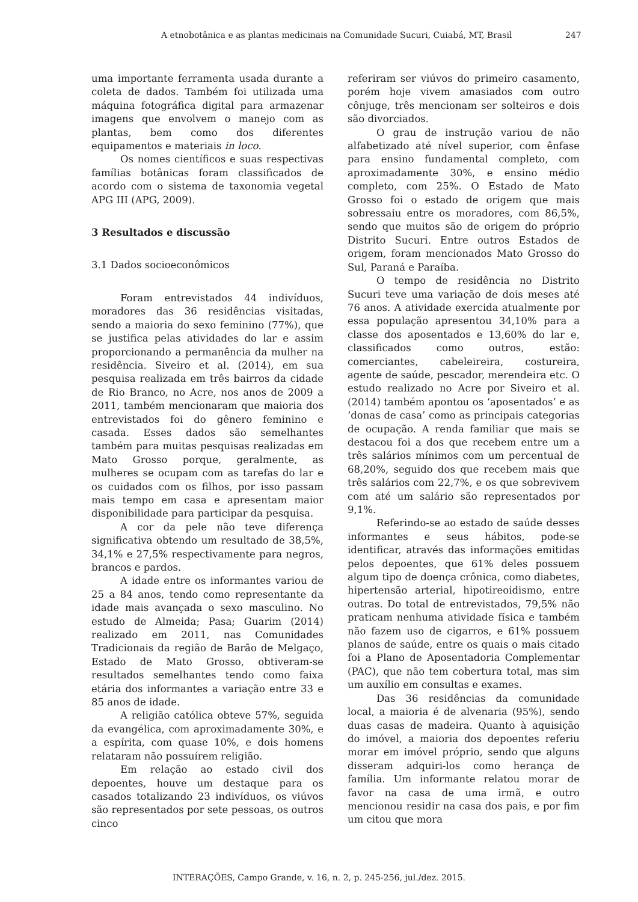A etnobotânica e as plantas medicinais na Comunidade Sucuri, Cuiabá, MT, Brasil 247
uma importante ferramenta usada durante a coleta de dados. Também foi utilizada uma máquina fotográfica digital para armazenar imagens que envolvem o manejo com as plantas, bem como dos diferentes equipamentos e materiais in loco.
Os nomes científicos e suas respectivas famílias botânicas foram classificados de acordo com o sistema de taxonomia vegetal APG III (APG, 2009).
3 Resultados e discussão
3.1 Dados socioeconômicos
Foram entrevistados 44 indivíduos, moradores das 36 residências visitadas, sendo a maioria do sexo feminino (77%), que se justifica pelas atividades do lar e assim proporcionando a permanência da mulher na residência. Siveiro et al. (2014), em sua pesquisa realizada em três bairros da cidade de Rio Branco, no Acre, nos anos de 2009 a 2011, também mencionaram que maioria dos entrevistados foi do gênero feminino e casada. Esses dados são semelhantes também para muitas pesquisas realizadas em Mato Grosso porque, geralmente, as mulheres se ocupam com as tarefas do lar e os cuidados com os filhos, por isso passam mais tempo em casa e apresentam maior disponibilidade para participar da pesquisa.
A cor da pele não teve diferença significativa obtendo um resultado de 38,5%, 34,1% e 27,5% respectivamente para negros, brancos e pardos.
A idade entre os informantes variou de 25 a 84 anos, tendo como representante da idade mais avançada o sexo masculino. No estudo de Almeida; Pasa; Guarim (2014) realizado em 2011, nas Comunidades Tradicionais da região de Barão de Melgaço, Estado de Mato Grosso, obtiveram-se resultados semelhantes tendo como faixa etária dos informantes a variação entre 33 e 85 anos de idade.
A religião católica obteve 57%, seguida da evangélica, com aproximadamente 30%, e a espírita, com quase 10%, e dois homens relataram não possuírem religião.
Em relação ao estado civil dos depoentes, houve um destaque para os casados totalizando 23 indivíduos, os viúvos são representados por sete pessoas, os outros cinco
referiram ser viúvos do primeiro casamento, porém hoje vivem amasiados com outro cônjuge, três mencionam ser solteiros e dois são divorciados.
O grau de instrução variou de não alfabetizado até nível superior, com ênfase para ensino fundamental completo, com aproximadamente 30%, e ensino médio completo, com 25%. O Estado de Mato Grosso foi o estado de origem que mais sobressaiu entre os moradores, com 86,5%, sendo que muitos são de origem do próprio Distrito Sucuri. Entre outros Estados de origem, foram mencionados Mato Grosso do Sul, Paraná e Paraíba.
O tempo de residência no Distrito Sucuri teve uma variação de dois meses até 76 anos. A atividade exercida atualmente por essa população apresentou 34,10% para a classe dos aposentados e 13,60% do lar e, classificados como outros, estão: comerciantes, cabeleireira, costureira, agente de saúde, pescador, merendeira etc. O estudo realizado no Acre por Siveiro et al. (2014) também apontou os ‘aposentados’ e as ‘donas de casa’ como as principais categorias de ocupação. A renda familiar que mais se destacou foi a dos que recebem entre um a três salários mínimos com um percentual de 68,20%, seguido dos que recebem mais que três salários com 22,7%, e os que sobrevivem com até um salário são representados por 9,1%.
Referindo-se ao estado de saúde desses informantes e seus hábitos, pode-se identificar, através das informações emitidas pelos depoentes, que 61% deles possuem algum tipo de doença crônica, como diabetes, hipertensão arterial, hipotireoidismo, entre outras. Do total de entrevistados, 79,5% não praticam nenhuma atividade física e também não fazem uso de cigarros, e 61% possuem planos de saúde, entre os quais o mais citado foi a Plano de Aposentadoria Complementar (PAC), que não tem cobertura total, mas sim um auxílio em consultas e exames.
Das 36 residências da comunidade local, a maioria é de alvenaria (95%), sendo duas casas de madeira. Quanto à aquisição do imóvel, a maioria dos depoentes referiu morar em imóvel próprio, sendo que alguns disseram adquiri-los como herança de família. Um informante relatou morar de favor na casa de uma irmã, e outro mencionou residir na casa dos pais, e por fim um citou que mora
INTERAÇÕES, Campo Grande, v. 16, n. 2, p. 245-256, jul./dez. 2015.